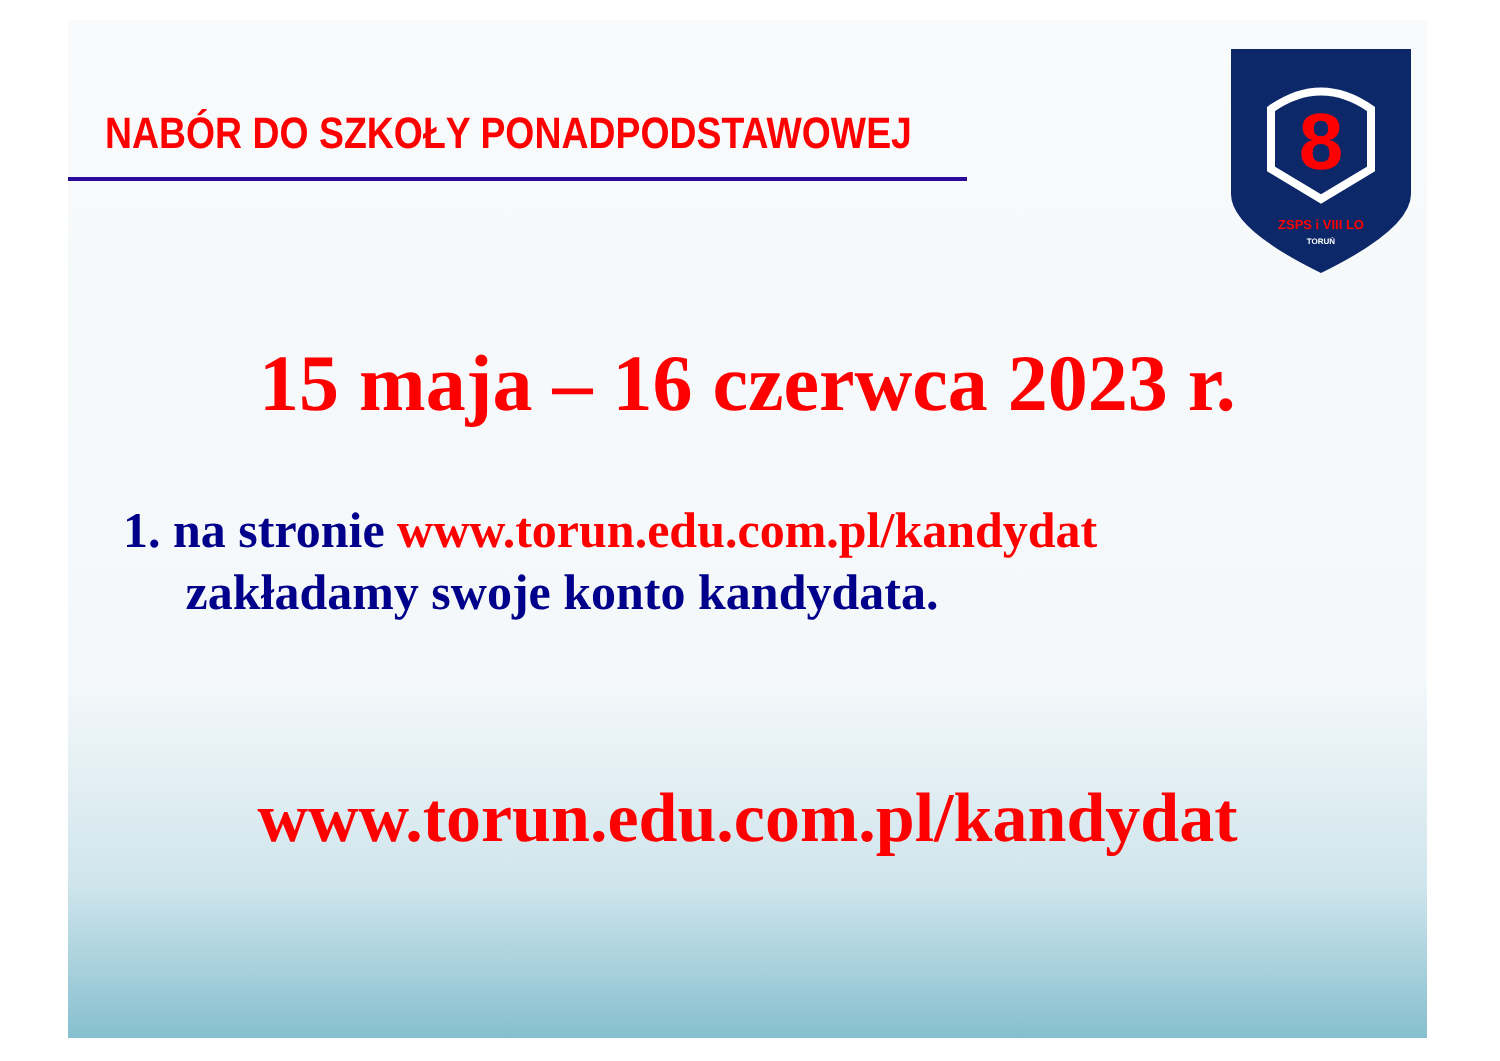NABÓR DO SZKOŁY PONADPODSTAWOWEJ
8
ZSPS i VIII LO
TORUŃ
15 maja – 16 czerwca 2023 r.
1. na stronie www.torun.edu.com.pl/kandydat
zakładamy swoje konto kandydata.
www.torun.edu.com.pl/kandydat